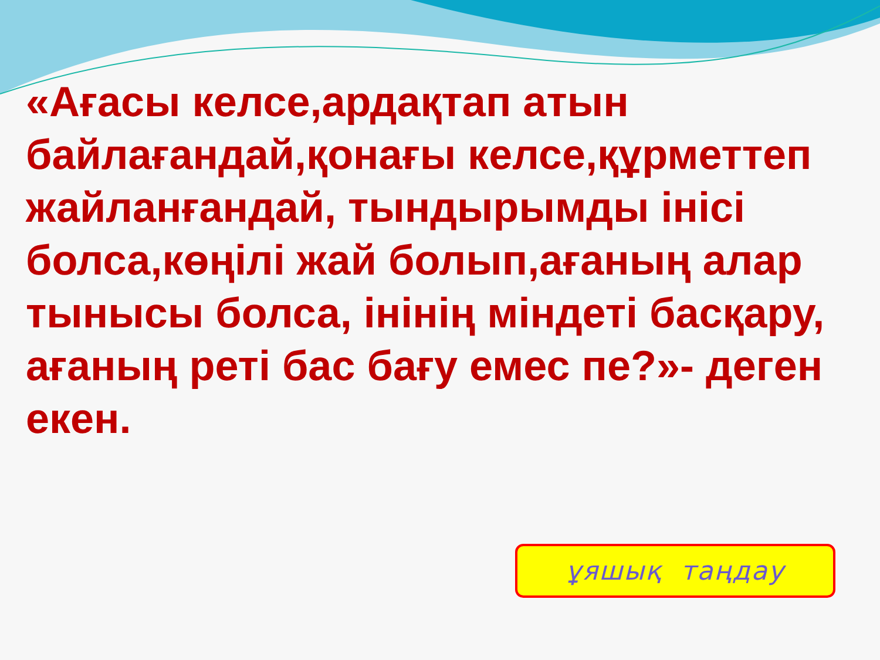«Ағасы келсе,ардақтап атын байлағандай,қонағы келсе,құрметтеп жайланғандай, тындырымды інісі болса,көңілі жай болып,ағаның алар тынысы болса, інінің міндеті басқару, ағаның реті бас бағу емес пе?»- деген екен.
ұяшық таңдау